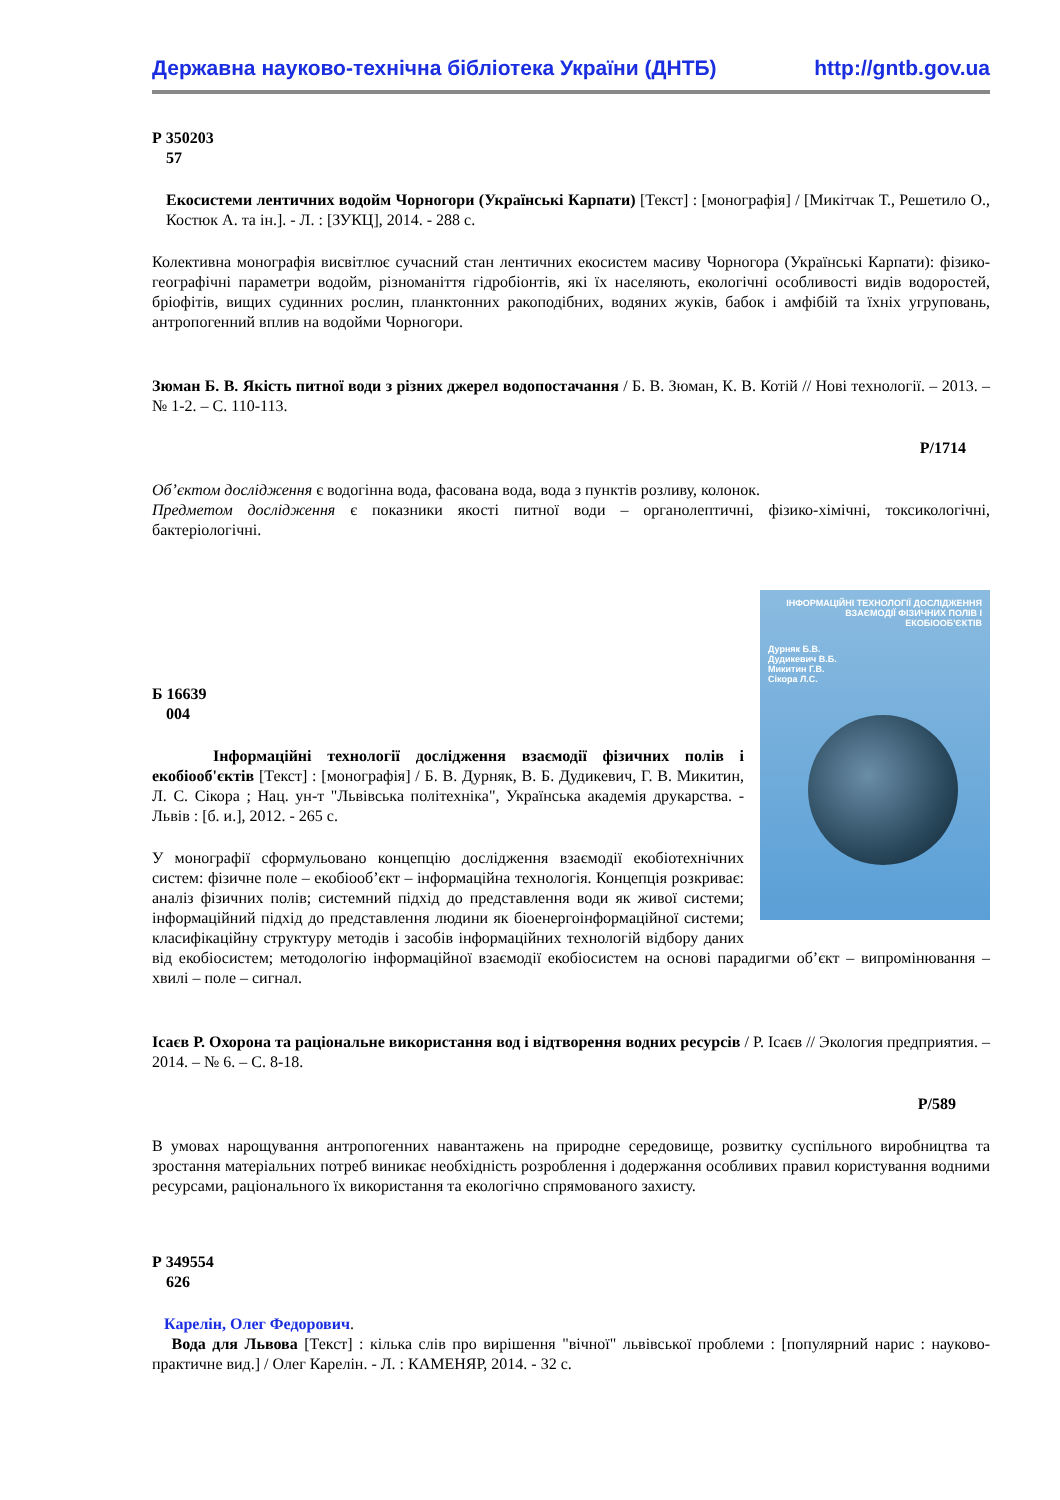Державна науково-технічна бібліотека України (ДНТБ) http://gntb.gov.ua
Р 350203
57
Екосистеми лентичних водойм Чорногори (Українські Карпати) [Текст] : [монографія] / [Микітчак Т., Решетило О., Костюк А. та ін.]. - Л. : [ЗУКЦ], 2014. - 288 с.
Колективна монографія висвітлює сучасний стан лентичних екосистем масиву Чорногора (Українські Карпати): фізико-географічні параметри водойм, різноманіття гідробіонтів, які їх населяють, екологічні особливості видів водоростей, бріофітів, вищих судинних рослин, планктонних ракоподібних, водяних жуків, бабок і амфібій та їхніх угруповань, антропогенний вплив на водойми Чорногори.
Зюман Б. В. Якість питної води з різних джерел водопостачання / Б. В. Зюман, К. В. Котій // Нові технології. – 2013. – № 1-2. – С. 110-113.
Р/1714
Об’єктом дослідження є водогінна вода, фасована вода, вода з пунктів розливу, колонок.
Предметом дослідження є показники якості питної води – органолептичні, фізико-хімічні, токсикологічні, бактеріологічні.
ІНФОРМАЦІЙНІ ТЕХНОЛОГІЇ ДОСЛІДЖЕННЯ ВЗАЄМОДІЇ ФІЗИЧНИХ ПОЛІВ І ЕКОБІООБ'ЄКТІВ
Дурняк Б.В.
Дудикевич В.Б.
Микитин Г.В.
Сікора Л.С.
Б 16639
004
Інформаційні технології дослідження взаємодії фізичних полів і екобіооб'єктів [Текст] : [монографія] / Б. В. Дурняк, В. Б. Дудикевич, Г. В. Микитин, Л. С. Сікора ; Нац. ун-т "Львівська політехніка", Українська академія друкарства. - Львів : [б. и.], 2012. - 265 с.
У монографії сформульовано концепцію дослідження взаємодії екобіотехнічних систем: фізичне поле – екобіооб’єкт – інформаційна технологія. Концепція розкриває: аналіз фізичних полів; системний підхід до представлення води як живої системи; інформаційний підхід до представлення людини як біоенергоінформаційної системи; класифікаційну структуру методів і засобів інформаційних технологій відбору даних від екобіосистем; методологію інформаційної взаємодії екобіосистем на основі парадигми об’єкт – випромінювання – хвилі – поле – сигнал.
Ісаєв Р. Охорона та раціональне використання вод і відтворення водних ресурсів / Р. Ісаєв // Экология предприятия. – 2014. – № 6. – С. 8-18.
Р/589
В умовах нарощування антропогенних навантажень на природне середовище, розвитку суспільного виробництва та зростання матеріальних потреб виникає необхідність розроблення і додержання особливих правил користування водними ресурсами, раціонального їх використання та екологічно спрямованого захисту.
Р 349554
626
Карелін, Олег Федорович.
Вода для Львова [Текст] : кілька слів про вирішення "вічної" львівської проблеми : [популярний нарис : науково-практичне вид.] / Олег Карелін. - Л. : КАМЕНЯР, 2014. - 32 с.